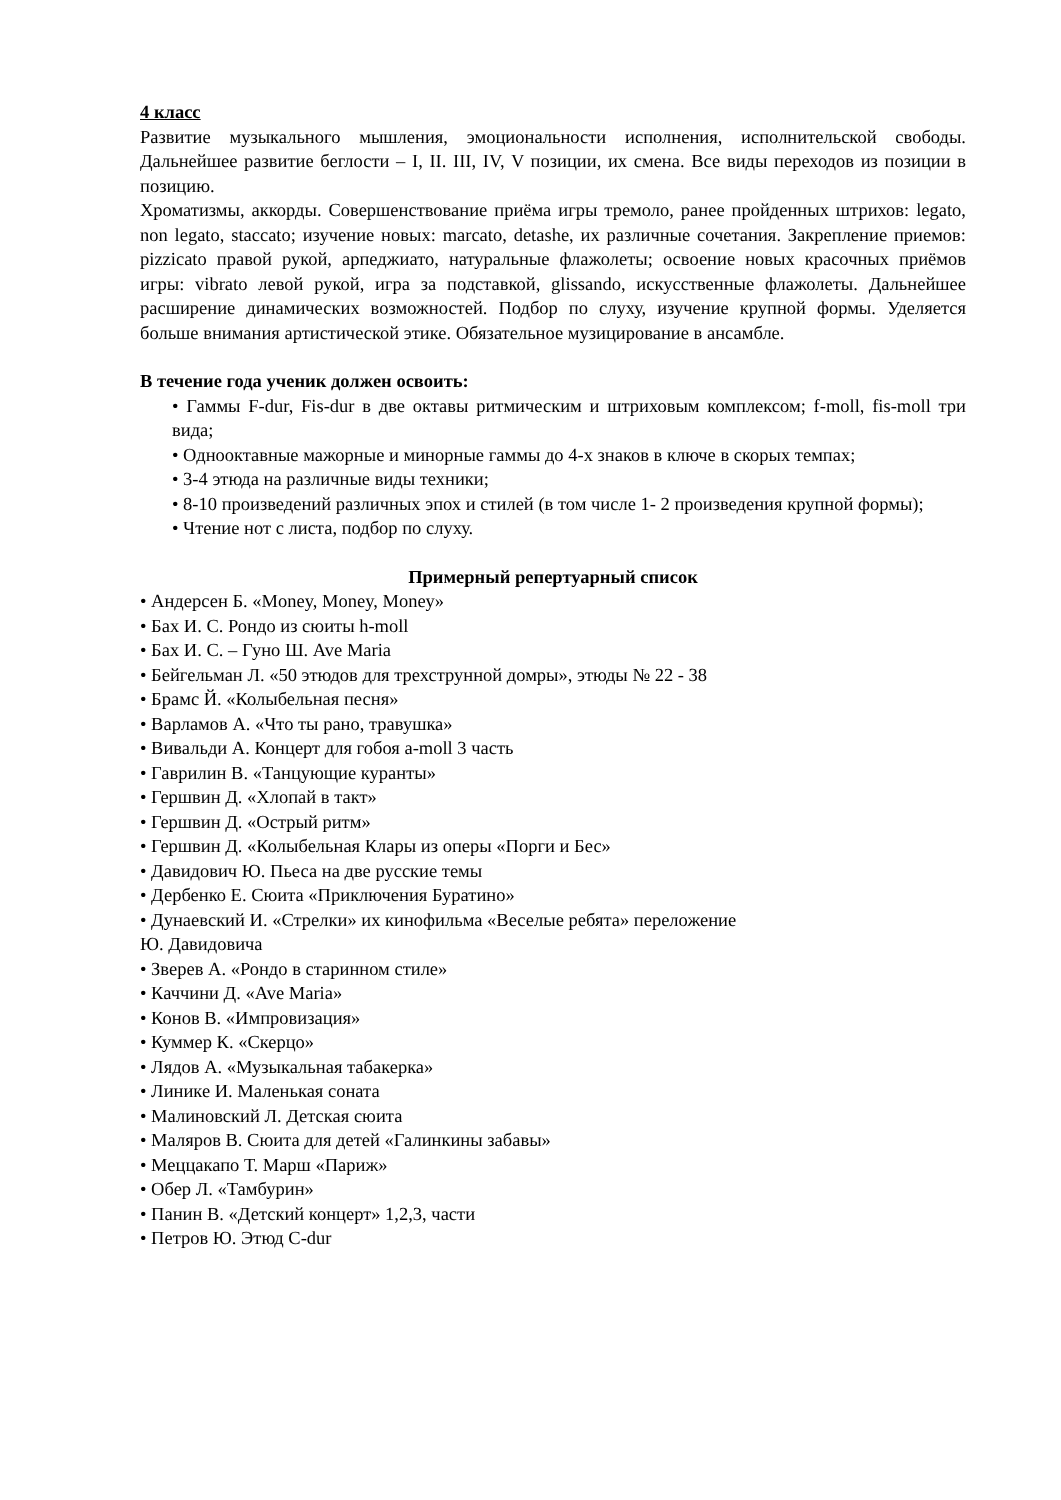4 класс
Развитие музыкального мышления, эмоциональности исполнения, исполнительской свободы. Дальнейшее развитие беглости – I, II. III, IV, V позиции, их смена. Все виды переходов из позиции в позицию.
Хроматизмы, аккорды. Совершенствование приёма игры тремоло, ранее пройденных штрихов: legato, non legato, staccato; изучение новых: marcato, detashe, их различные сочетания. Закрепление приемов: pizzicato правой рукой, арпеджиато, натуральные флажолеты; освоение новых красочных приёмов игры: vibrato левой рукой, игра за подставкой, glissando, искусственные флажолеты. Дальнейшее расширение динамических возможностей. Подбор по слуху, изучение крупной формы. Уделяется больше внимания артистической этике. Обязательное музицирование в ансамбле.
В течение года ученик должен освоить:
• Гаммы F-dur, Fis-dur в две октавы ритмическим и штриховым комплексом; f-moll, fis-moll три вида;
• Однооктавные мажорные и минорные гаммы до 4-х знаков в ключе в скорых темпах;
• 3-4 этюда на различные виды техники;
• 8-10 произведений различных эпох и стилей (в том числе 1- 2 произведения крупной формы);
• Чтение нот с листа, подбор по слуху.
Примерный репертуарный список
• Андерсен Б. «Money, Money, Money»
• Бах И. С. Рондо из сюиты h-moll
• Бах И. С. – Гуно Ш. Ave Maria
• Бейгельман Л. «50 этюдов для трехструнной домры», этюды № 22 - 38
• Брамс Й. «Колыбельная песня»
• Варламов А. «Что ты рано, травушка»
• Вивальди А. Концерт для гобоя a-moll 3 часть
• Гаврилин В. «Танцующие куранты»
• Гершвин Д. «Хлопай в такт»
• Гершвин Д. «Острый ритм»
• Гершвин Д. «Колыбельная Клары из оперы «Порги и Бес»
• Давидович Ю. Пьеса на две русские темы
• Дербенко Е. Сюита «Приключения Буратино»
• Дунаевский И. «Стрелки» их кинофильма «Веселые ребята» переложение
Ю. Давидовича
• Зверев А. «Рондо в старинном стиле»
• Каччини Д. «Ave Maria»
• Конов В. «Импровизация»
• Куммер К. «Скерцо»
• Лядов А. «Музыкальная табакерка»
• Линике И. Маленькая соната
• Малиновский Л. Детская сюита
• Маляров В. Сюита для детей «Галинкины забавы»
• Меццакапо Т. Марш «Париж»
• Обер Л. «Тамбурин»
• Панин В. «Детский концерт» 1,2,3, части
• Петров Ю. Этюд C-dur